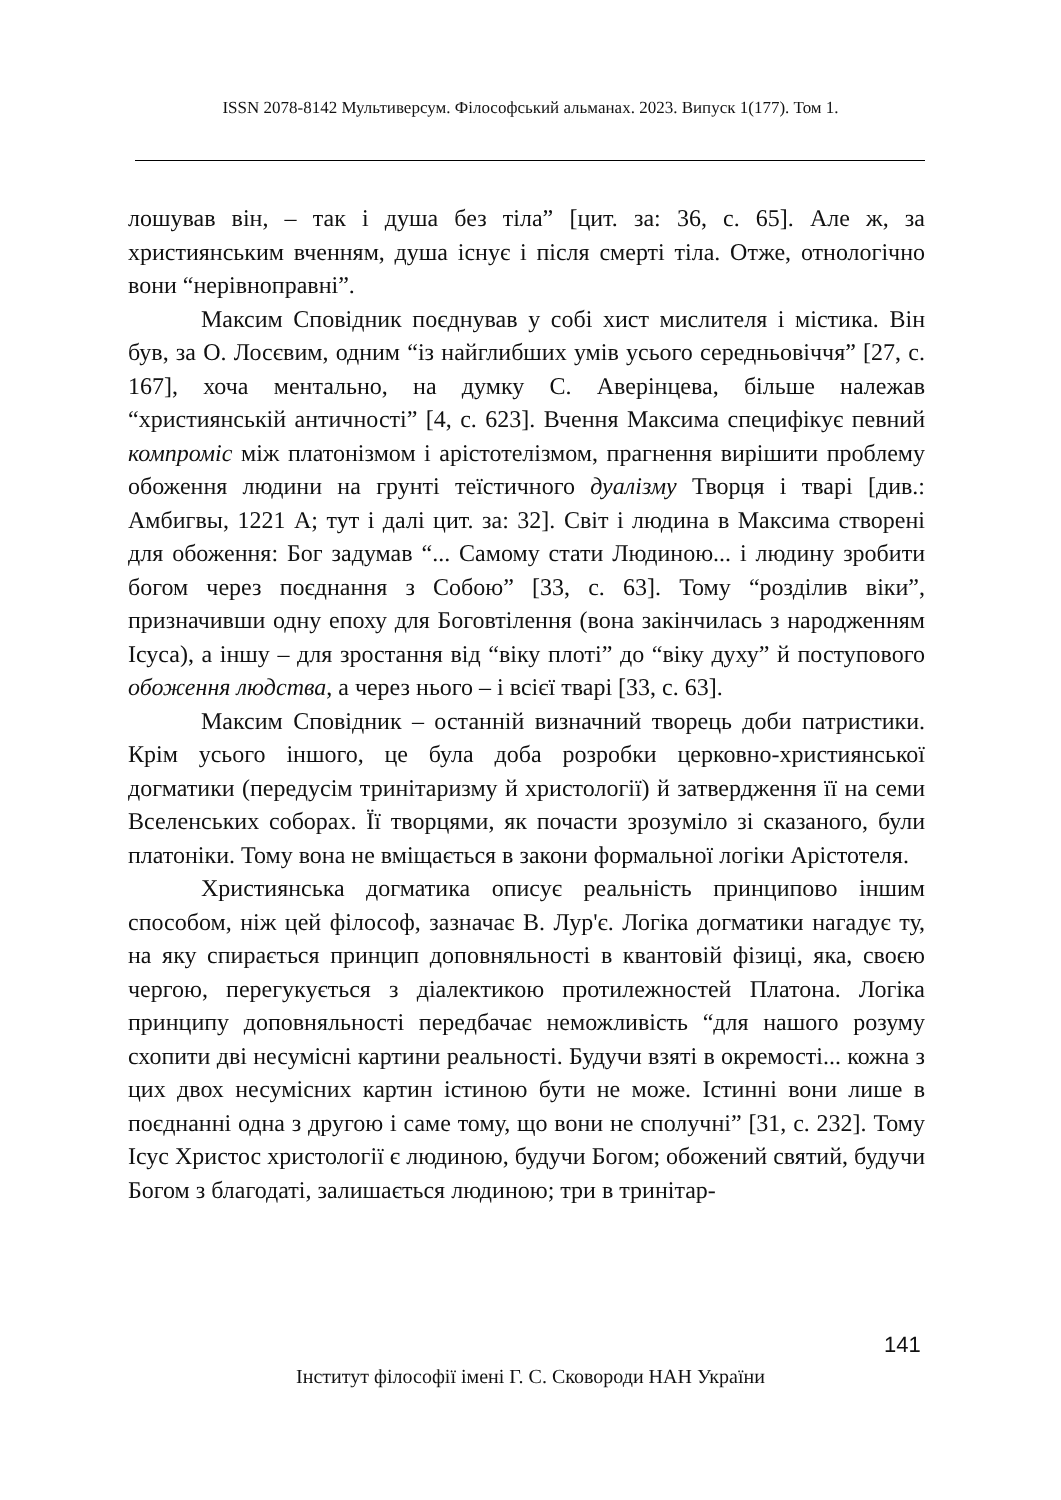ISSN 2078-8142 Мультиверсум. Філософський альманах. 2023. Випуск 1(177). Том 1.
лошував він, – так і душа без тіла” [цит. за: 36, с. 65]. Але ж, за християнським вченням, душа існує і після смерті тіла. Отже, отнологічно вони “нерівноправні”.
Максим Сповідник поєднував у собі хист мислителя і містика. Він був, за О. Лосєвим, одним “із найглибших умів усього середньовіччя” [27, с. 167], хоча ментально, на думку С. Аверінцева, більше належав “християнській античності” [4, с. 623]. Вчення Максима специфікує певний компроміс між платонізмом і арістотелізмом, прагнення вирішити проблему обоження людини на грунті теїстичного дуалізму Творця і тварі [див.: Амбигвы, 1221 А; тут і далі цит. за: 32]. Світ і людина в Максима створені для обоження: Бог задумав “... Самому стати Людиною... і людину зробити богом через поєднання з Собою” [33, с. 63]. Тому “розділив віки”, призначивши одну епоху для Боговтілення (вона закінчилась з народженням Ісуса), а іншу – для зростання від “віку плоті” до “віку духу” й поступового обоження людства, а через нього – і всієї тварі [33, с. 63].
Максим Сповідник – останній визначний творець доби патристики. Крім усього іншого, це була доба розробки церковно-християнської догматики (передусім тринітаризму й христології) й затвердження її на семи Вселенських соборах. Її творцями, як почасти зрозуміло зі сказаного, були платоніки. Тому вона не вміщається в закони формальної логіки Арістотеля.
Християнська догматика описує реальність принципово іншим способом, ніж цей філософ, зазначає В. Лур'є. Логіка догматики нагадує ту, на яку спирається принцип доповняльності в квантовій фізиці, яка, своєю чергою, перегукується з діалектикою протилежностей Платона. Логіка принципу доповняльності передбачає неможливість “для нашого розуму схопити дві несумісні картини реальності. Будучи взяті в окремості... кожна з цих двох несумісних картин істиною бути не може. Істинні вони лише в поєднанні одна з другою і саме тому, що вони не сполучні” [31, с. 232]. Тому Ісус Христос христології є людиною, будучи Богом; обожений святий, будучи Богом з благодаті, залишається людиною; три в тринітар-
141
Інститут філософії імені Г. С. Сковороди НАН України